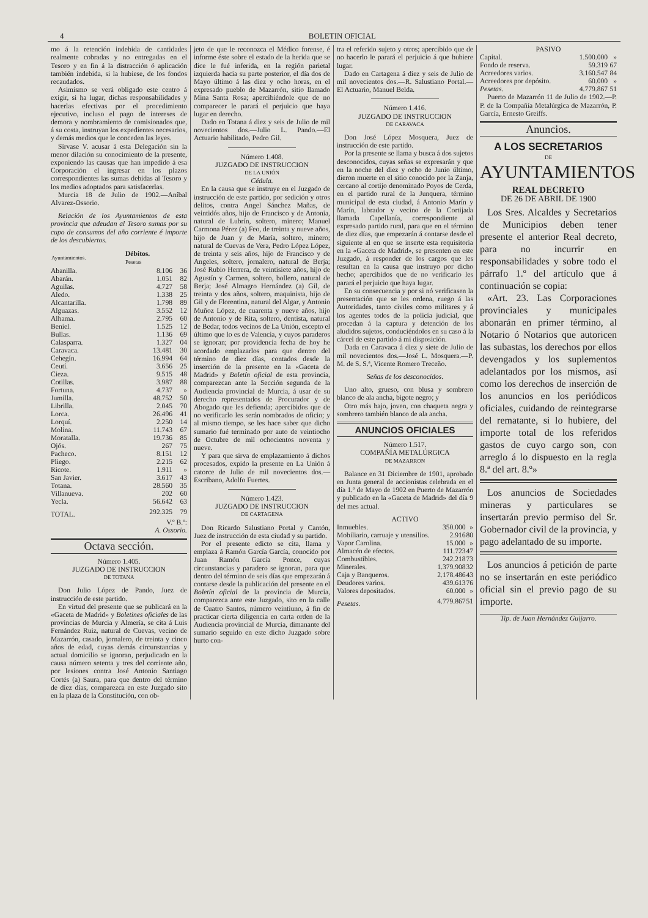4 BOLETIN OFICIAL
mo á la retención indebida de cantidades realmente cobradas y no entregadas en el Tesoro y en fin á la distracción ó aplicación también indebida, si la hubiese, de los fondos recaudados.
Asimismo se verá obligado este centro á exigir, si ha lugar, dichas responsabilidades y hacerlas efectivas por el procedimiento ejecutivo, incluso el pago de intereses de demora y nombramiento de comisionados que, á su costa, instruyan los expedientes necesarios, y demás medios que le conceden las leyes.
Sírvase V. acusar á esta Delegación sin la menor dilación su conocimiento de la presente, exponiendo las causas que han impedido á esa Corporación el ingresar en los plazos correspondientes las sumas debidas al Tesoro y los medios adoptados para satisfacerlas.
Murcia 18 de Julio de 1902.—Aníbal Alvarez-Ossorio.
Relación de los Ayuntamientos de esta provincia que adeudan al Tesoro sumas por su cupo de consumos del año corriente é importe de los descubiertos.
| Ayuntamientos. | Débitos. Pesetas | |
| --- | --- | --- |
| Abanilla. | 8.106 | 36 |
| Abarán. | 1.051 | 82 |
| Aguilas. | 4.727 | 58 |
| Aledo. | 1.338 | 25 |
| Alcantarilla. | 1.798 | 89 |
| Alguazas. | 3.552 | 12 |
| Alhama. | 2.795 | 60 |
| Beniel. | 1.525 | 12 |
| Bullas. | 1.136 | 69 |
| Calasparra. | 1.327 | 04 |
| Caravaca. | 13.481 | 30 |
| Cehegín. | 16.994 | 64 |
| Ceutí. | 3.656 | 25 |
| Cieza. | 9.515 | 48 |
| Cotillas. | 3.987 | 88 |
| Fortuna. | 4.737 | » |
| Jumilla. | 48.752 | 50 |
| Librilla. | 2.045 | 70 |
| Lorca. | 26.496 | 41 |
| Lorquí. | 2.250 | 14 |
| Molina. | 11.743 | 67 |
| Moratalla. | 19.736 | 85 |
| Ojós. | 267 | 75 |
| Pacheco. | 8.151 | 12 |
| Pliego. | 2.215 | 62 |
| Ricote. | 1.911 | » |
| San Javier. | 3.617 | 43 |
| Totana. | 28.560 | 35 |
| Villanueva. | 202 | 60 |
| Yecla. | 56.642 | 63 |
| TOTAL. | 292.325 | 79 |
V.º B.º:
A. Ossorio.
Octava sección.
Número 1.405.
JUZGADO DE INSTRUCCION
DE TOTANA
Don Julio López de Pando, Juez de instrucción de este partido.
En virtud del presente que se publicará en la «Gaceta de Madrid» y Boletines oficiales de las provincias de Murcia y Almería, se cita á Luis Fernández Ruiz, natural de Cuevas, vecino de Mazarrón, casado, jornalero, de treinta y cinco años de edad, cuyas demás circunstancias y actual domicilio se ignoran, perjudicado en la causa número setenta y tres del corriente año, por lesiones contra José Antonio Santiago Cortés (a) Saura, para que dentro del término de diez días, comparezca en este Juzgado sito en la plaza de la Constitución, con ob-
jeto de que le reconozca el Médico forense, é informe éste sobre el estado de la herida que se dice le fué inferida, en la región parietal izquierda hacia su parte posterior, el día dos de Mayo último á las diez y ocho horas, en el expresado pueblo de Mazarrón, sitio llamado Mina Santa Rosa; apercibiéndole que de no comparecer le parará el perjuicio que haya lugar en derecho.
Dado en Totana á diez y seis de Julio de mil novecientos dos.—Julio L. Pando.—El Actuario habilitado, Pedro Gil.
Número 1.408.
JUZGADO DE INSTRUCCION
DE LA UNIÓN
Cédula.
En la causa que se instruye en el Juzgado de instrucción de este partido, por sedición y otros delitos, contra Angel Sánchez Mañas, de veintidós años, hijo de Francisco y de Antonia, natural de Lubrín, soltero, minero; Manuel Carmona Pérez (a) Feo, de treinta y nueve años, hijo de Juan y de María, soltero, minero; natural de Cuevas de Vera, Pedro López López, de treinta y seis años, hijo de Francisco y de Angeles, soltero, jornalero, natural de Berja; José Rubio Herrera, de veintisiete años, hijo de Agustín y Carmen, soltero, bollero, natural de Berja; José Almagro Hernández (a) Gil, de treinta y dos años, soltero, maquinista, hijo de Gil y de Florentina, natural del Algar, y Antonio Muñoz López, de cuarenta y nueve años, hijo de Antonio y de Rita, soltero, dentista, natural de Bedar, todos vecinos de La Unión, escepto el último que lo es de Valencia, y cuyos paraderos se ignoran; por providencia fecha de hoy he acordado emplazarlos para que dentro del término de diez días, contados desde la inserción de la presente en la «Gaceta de Madrid» y Boletín oficial de esta provincia, comparezcan ante la Sección segunda de la Audiencia provincial de Murcia, á usar de su derecho representados de Procurador y de Abogado que les defienda; apercibidos que de no verificarlo les serán nombrados de oficio; y al mismo tiempo, se les hace saber que dicho sumario fué terminado por auto de veintiocho de Octubre de mil ochocientos noventa y nueve.
Y para que sirva de emplazamiento á dichos procesados, expido la presente en La Unión á catorce de Julio de mil novecientos dos.—Escribano, Adolfo Fuertes.
Número 1.423.
JUZGADO DE INSTRUCCION
DE CARTAGENA
Don Ricardo Salustiano Portal y Cantón, Juez de instrucción de esta ciudad y su partido.
Por el presente edicto se cita, llama y emplaza á Ramón García García, conocido por Juan Ramón García Ponce, cuyas circunstancias y paradero se ignoran, para que dentro del término de seis días que empezarán á contarse desde la publicación del presente en el Boletín oficial de la provincia de Murcia, comparezca ante este Juzgado, sito en la calle de Cuatro Santos, número veintiuno, á fin de practicar cierta diligencia en carta orden de la Audiencia provincial de Murcia, dimanante del sumario seguido en este dicho Juzgado sobre hurto con-
tra el referido sujeto y otros; apercibido que de no hacerlo le parará el perjuicio á que hubiere lugar.
Dado en Cartagena á diez y seis de Julio de mil novecientos dos.—R. Salustiano Portal.—El Actuario, Manuel Belda.
Número 1.416.
JUZGADO DE INSTRUCCION
DE CARAVACA
Don José López Mosquera, Juez de instrucción de este partido.
Por la presente se llama y busca á dos sujetos desconocidos, cuyas señas se expresarán y que en la noche del diez y ocho de Junio último, dieron muerte en el sitio conocido por la Zanja, cercano al cortijo denominado Poyos de Cerda, en el partido rural de la Junquera, término municipal de esta ciudad, á Antonio Marín y Marín, labrador y vecino de la Cortijada llamada Capellanía, correspondiente al expresado partido rural, para que en el término de diez días, que empezarán á contarse desde el siguiente al en que se inserte esta requisitoria en la «Gaceta de Madrid», se presenten en este Juzgado, á responder de los cargos que les resultan en la causa que instruyo por dicho hecho; apercibidos que de no verificarlo les parará el perjuicio que haya lugar.
En su consecuencia y por si nó verificasen la presentación que se les ordena, ruego á las Autoridades, tanto civiles como militares y á los agentes todos de la policía judicial, que procedan á la captura y detención de los aludidos sujetos, conduciéndolos en su caso á la cárcel de este partido á mi disposición.
Dada en Caravaca á diez y siete de Julio de mil novecientos dos.—José L. Mosquera.—P. M. de S. S.ª, Vicente Romero Treceño.
Señas de los desconocidos.
Uno alto, grueso, con blusa y sombrero blanco de ala ancha, bigote negro; y
Otro más bajo, joven, con chaqueta negra y sombrero también blanco de ala ancha.
ANUNCIOS OFICIALES
Número 1.517.
COMPAÑÍA METALÚRGICA
DE MAZARRON
Balance en 31 Diciembre de 1901, aprobado en Junta general de accionistas celebrada en el día 1.º de Mayo de 1902 en Puerto de Mazarrón y publicado en la «Gaceta de Madrid» del día 9 del mes actual.
ACTIVO
| Inmuebles. | 350.000 | » |
| Mobiliario, carruaje y utensilios. | 2.916 | 80 |
| Vapor Carolina. | 15.000 | » |
| Almacén de efectos. | 111.723 | 47 |
| Combustibles. | 242.218 | 73 |
| Minerales. | 1.379.908 | 32 |
| Caja y Banqueros. | 2.178.486 | 43 |
| Deudores varios. | 439.613 | 76 |
| Valores depositados. | 60.000 | » |
| Pesetas. | 4.779.867 | 51 |
PASIVO
| Capital. | 1.500.000 | » |
| Fondo de reserva. | 59.319 | 67 |
| Acreedores varios. | 3.160.547 | 84 |
| Acreedores por depósito. | 60.000 | » |
| Pesetas. | 4.779.867 | 51 |
Puerto de Mazarrón 11 de Julio de 1902.—P. P. de la Compañía Metalúrgica de Mazarrón, P. García, Ernesto Greiffs.
Anuncios.
A LOS SECRETARIOS
DE
AYUNTAMIENTOS
REAL DECRETO
DE 26 DE ABRIL DE 1900
Los Sres. Alcaldes y Secretarios de Municipios deben tener presente el anterior Real decreto, para no incurrir en responsabilidades y sobre todo el párrafo 1.º del artículo que á continuación se copia:
«Art. 23. Las Corporaciones provinciales y municipales abonarán en primer término, al Notario ó Notarios que autoricen las subastas, los derechos por ellos devengados y los suplementos adelantados por los mismos, así como los derechos de inserción de los anuncios en los periódicos oficiales, cuidando de reintegrarse del rematante, si lo hubiere, del importe total de los referidos gastos de cuyo cargo son, con arreglo á lo dispuesto en la regla 8.ª del art. 8.º»
Los anuncios de Sociedades mineras y particulares se insertarán previo permiso del Sr. Gobernador civil de la provincia, y pago adelantado de su importe.
Los anuncios á petición de parte no se insertarán en este periódico oficial sin el previo pago de su importe.
Tip. de Juan Hernández Guijarro.